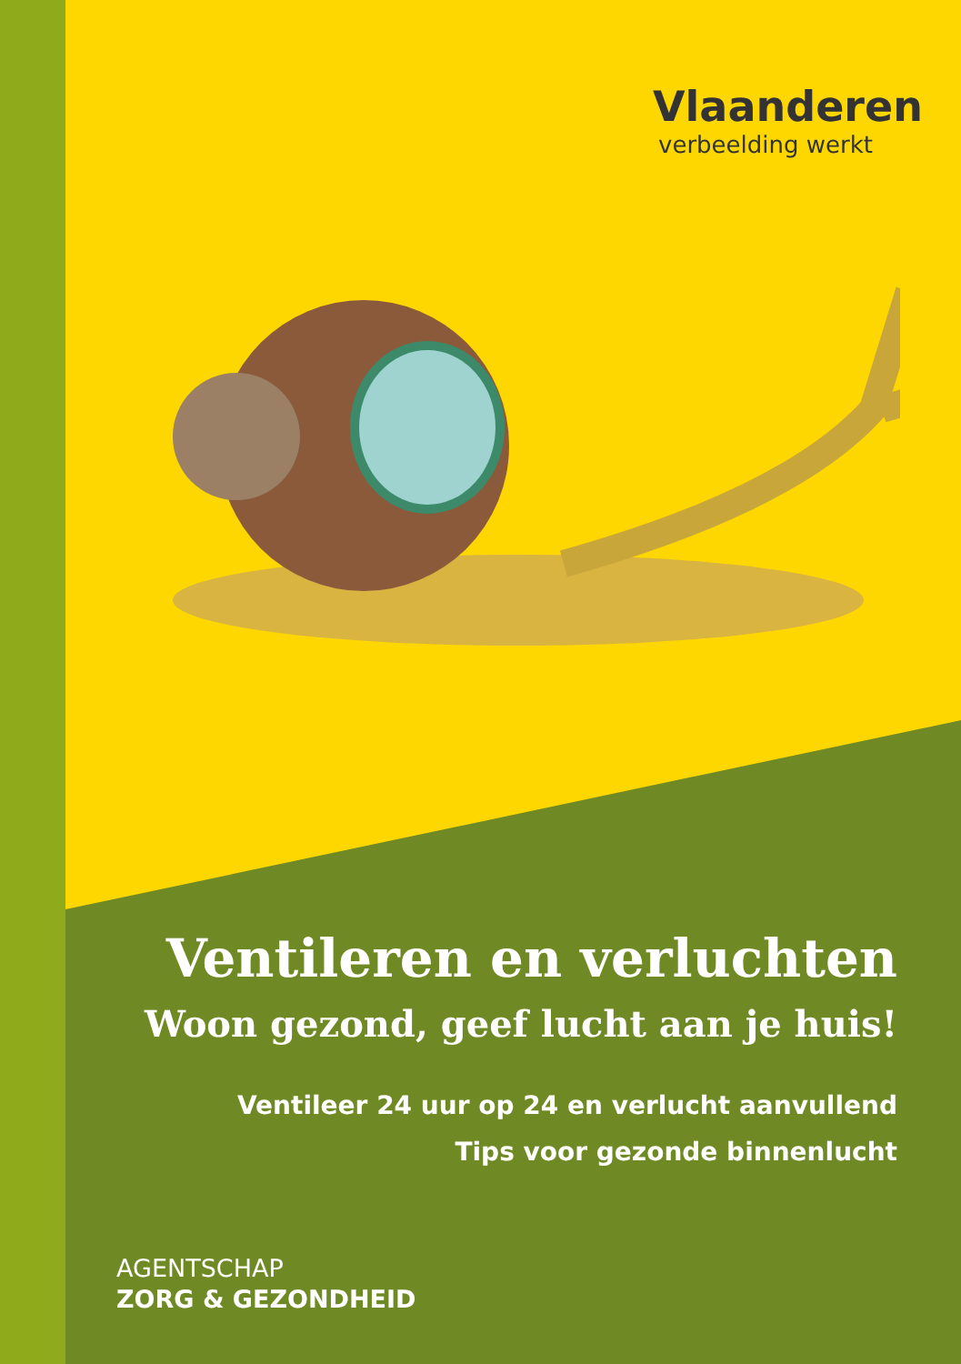Vlaanderen
verbeelding werkt
Ventileren en verluchten
Woon gezond, geef lucht aan je huis!
Ventileer 24 uur op 24 en verlucht aanvullend
Tips voor gezonde binnenlucht
AGENTSCHAP
ZORG & GEZONDHEID